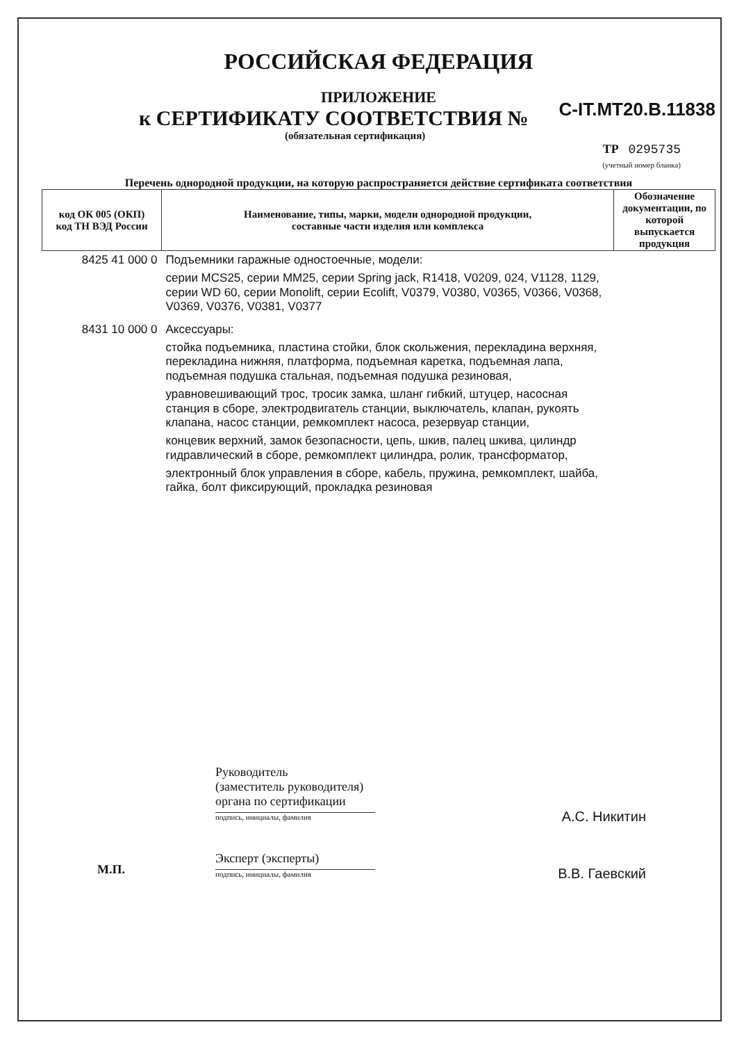РОССИЙСКАЯ ФЕДЕРАЦИЯ
ПРИЛОЖЕНИЕ
к СЕРТИФИКАТУ СООТВЕТСТВИЯ №
C-IT.МТ20.В.11838
(обязательная сертификация)
ТР 0295735
(учетный номер бланка)
Перечень однородной продукции, на которую распространяется действие сертификата соответствия
| код ОК 005 (ОКП) код ТН ВЭД России | Наименование, типы, марки, модели однородной продукции, составные части изделия или комплекса | Обозначение документации, по которой выпускается продукция |
| --- | --- | --- |
| 8425 41 000 0 | Подъемники гаражные одностоечные, модели: серии MCS25, серии MM25, серии Spring jack, R1418, V0209, 024, V1128, 1129, серии WD 60, серии Monolift, серии Ecolift, V0379, V0380, V0365, V0366, V0368, V0369, V0376, V0381, V0377 | |
| 8431 10 000 0 | Аксессуары: стойка подъемника, пластина стойки, блок скольжения, перекладина верхняя, перекладина нижняя, платформа, подъемная каретка, подъемная лапа, подъемная подушка стальная, подъемная подушка резиновая, уравновешивающий трос, тросик замка, шланг гибкий, штуцер, насосная станция в сборе, электродвигатель станции, выключатель, клапан, рукоять клапана, насос станции, ремкомплект насоса, резервуар станции, концевик верхний, замок безопасности, цепь, шкив, палец шкива, цилиндр гидравлический в сборе, ремкомплект цилиндра, ролик, трансформатор, электронный блок управления в сборе, кабель, пружина, ремкомплект, шайба, гайка, болт фиксирующий, прокладка резиновая | |
Руководитель
(заместитель руководителя)
органа по сертификации
подпись, инициалы, фамилия А.С. Никитин
Эксперт (эксперты)
подпись, инициалы, фамилия В.В. Гаевский
М.П.